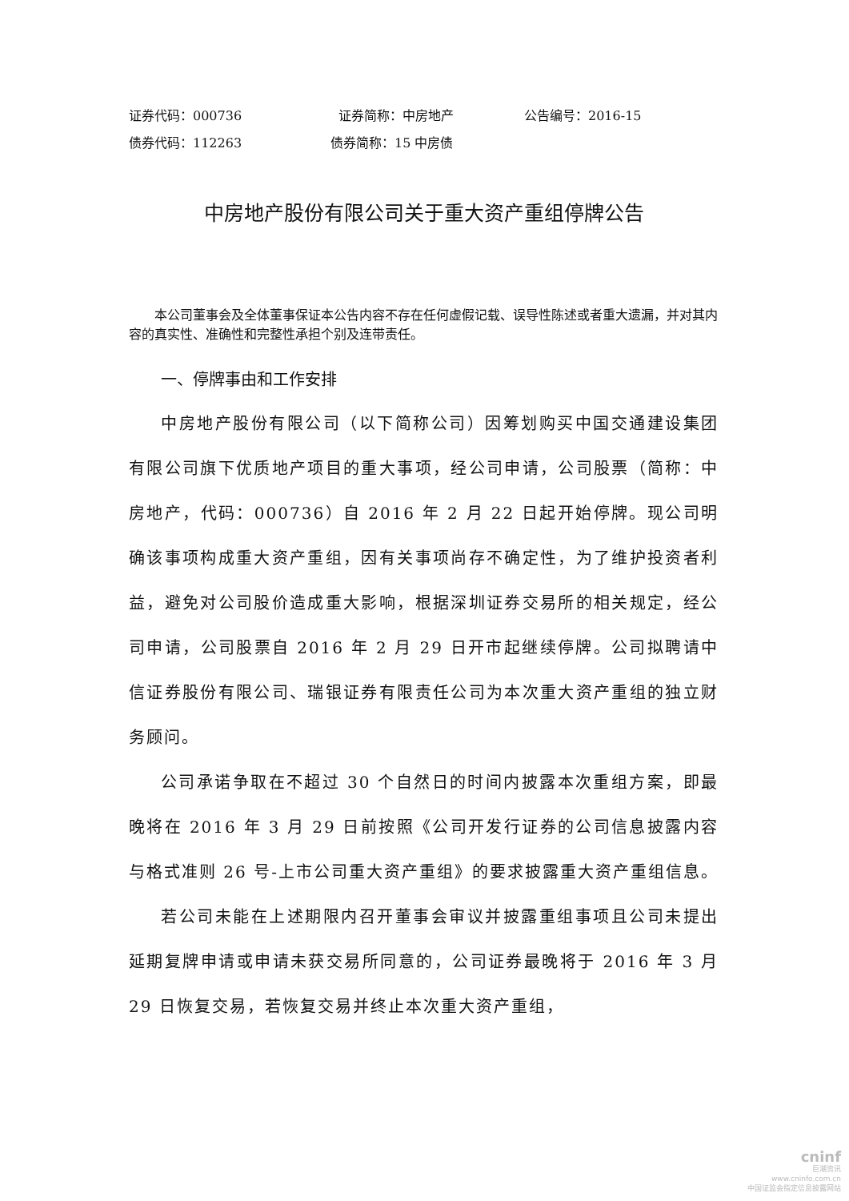证券代码：000736 证券简称：中房地产 公告编号：2016-15
债券代码：112263 债券简称：15 中房债
中房地产股份有限公司关于重大资产重组停牌公告
本公司董事会及全体董事保证本公告内容不存在任何虚假记载、误导性陈述或者重大遗漏，并对其内容的真实性、准确性和完整性承担个别及连带责任。
一、停牌事由和工作安排
中房地产股份有限公司（以下简称公司）因筹划购买中国交通建设集团有限公司旗下优质地产项目的重大事项，经公司申请，公司股票（简称：中房地产，代码：000736）自 2016 年 2 月 22 日起开始停牌。现公司明确该事项构成重大资产重组，因有关事项尚存不确定性，为了维护投资者利益，避免对公司股价造成重大影响，根据深圳证券交易所的相关规定，经公司申请，公司股票自 2016 年 2 月 29 日开市起继续停牌。公司拟聘请中信证券股份有限公司、瑞银证券有限责任公司为本次重大资产重组的独立财务顾问。
公司承诺争取在不超过 30 个自然日的时间内披露本次重组方案，即最晚将在 2016 年 3 月 29 日前按照《公司开发行证券的公司信息披露内容与格式准则 26 号-上市公司重大资产重组》的要求披露重大资产重组信息。
若公司未能在上述期限内召开董事会审议并披露重组事项且公司未提出延期复牌申请或申请未获交易所同意的，公司证券最晚将于 2016 年 3 月 29 日恢复交易，若恢复交易并终止本次重大资产重组，
cninf
巨潮资讯
www.cninfo.com.cn
中国证监会指定信息披露网站